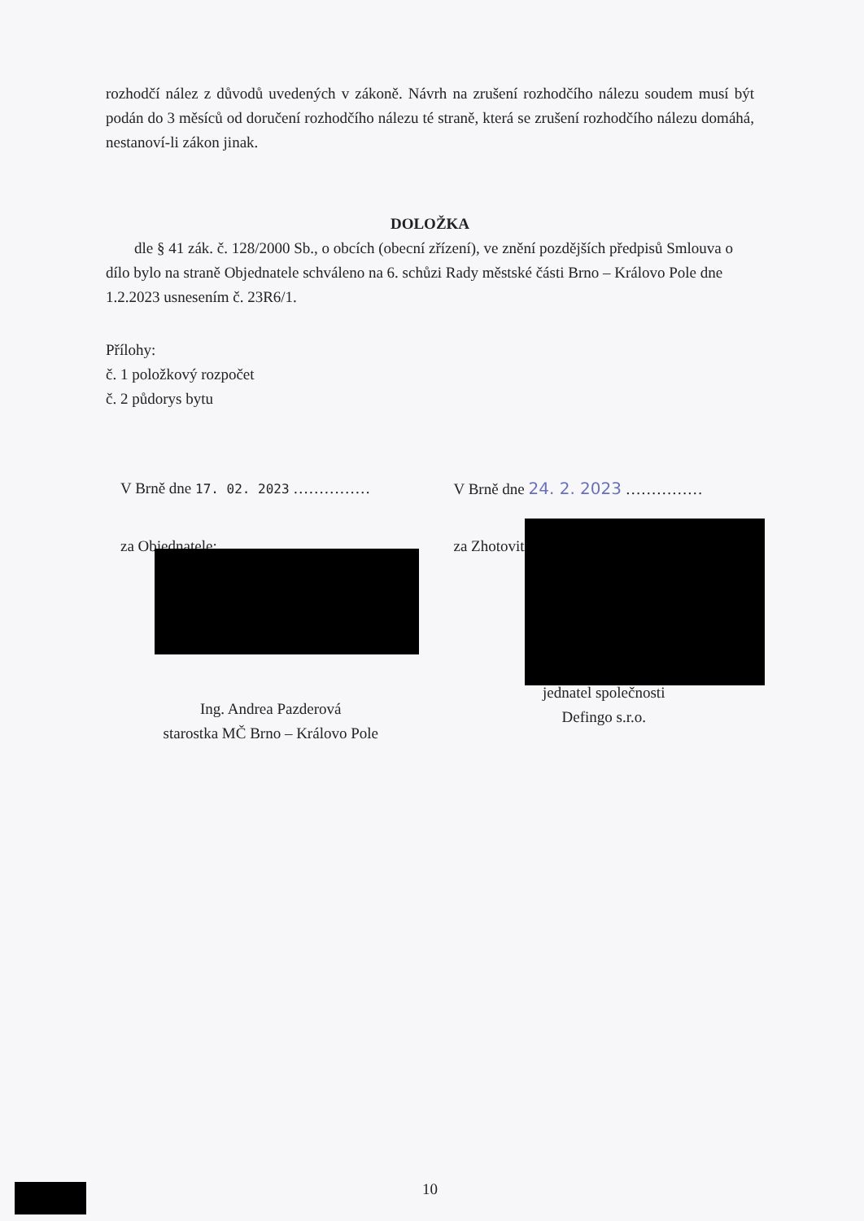rozhodčí nález z důvodů uvedených v zákoně. Návrh na zrušení rozhodčího nálezu soudem musí být podán do 3 měsíců od doručení rozhodčího nálezu té straně, která se zrušení rozhodčího nálezu domáhá, nestanoví-li zákon jinak.
DOLOŽKA
dle § 41 zák. č. 128/2000 Sb., o obcích (obecní zřízení), ve znění pozdějších předpisů Smlouva o dílo bylo na straně Objednatele schváleno na 6. schůzi Rady městské části Brno – Královo Pole dne 1.2.2023 usnesením č. 23R6/1.
Přílohy:
č. 1 položkový rozpočet
č. 2 půdorys bytu
V Brně dne 17. 02. 2023 ……………
za Objednatele:
Ing. Andrea Pazderová
starostka MČ Brno – Královo Pole
V Brně dne 24. 2. 2023 ……………
za Zhotovitele:
jednatel společnosti
Defingo s.r.o.
10